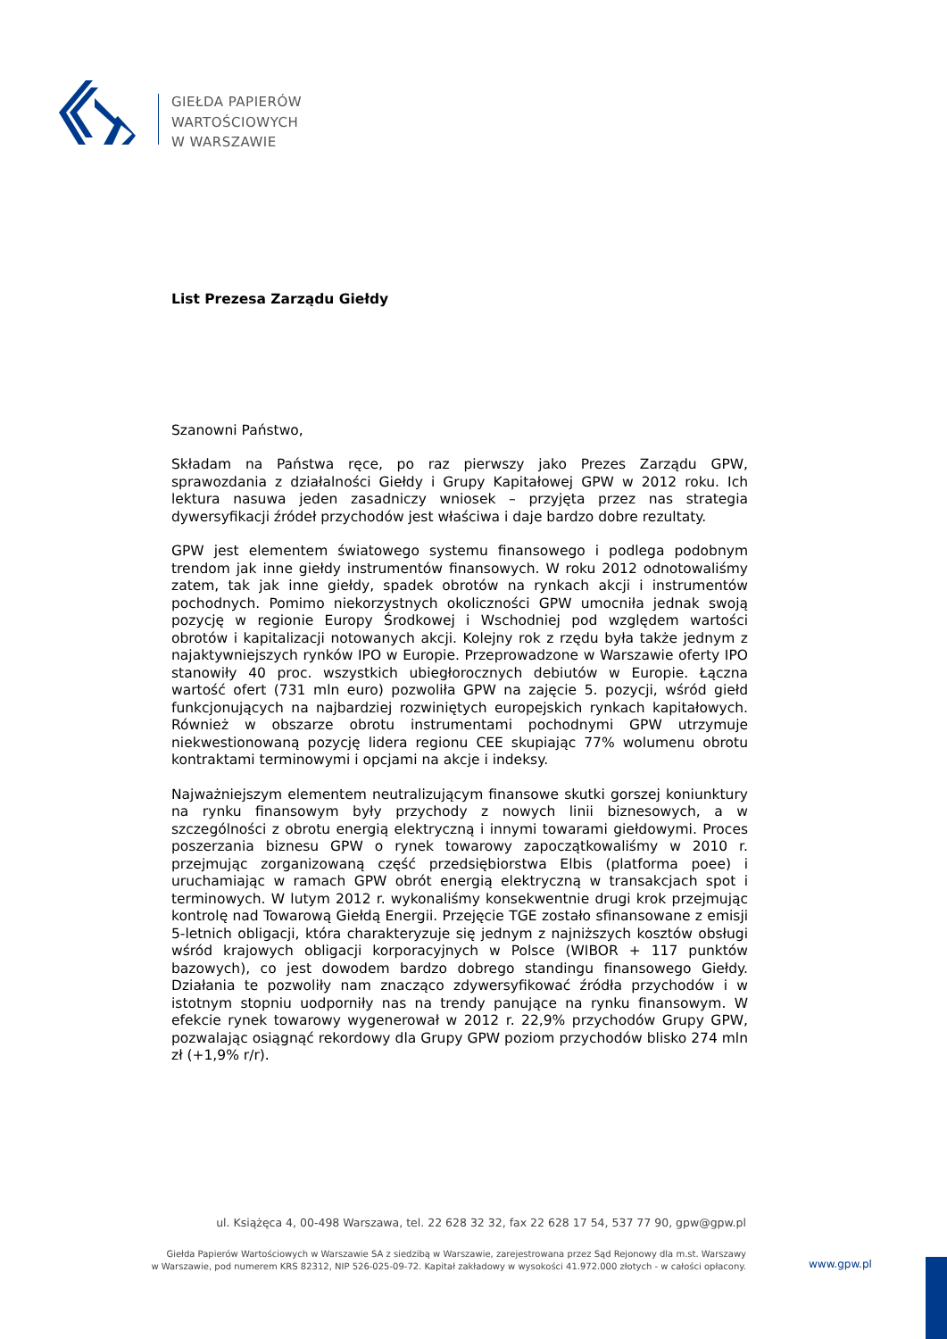GIEŁDA PAPIERÓW
WARTOŚCIOWYCH
W WARSZAWIE
List Prezesa Zarządu Giełdy
Szanowni Państwo,
Składam na Państwa ręce, po raz pierwszy jako Prezes Zarządu GPW, sprawozdania z działalności Giełdy i Grupy Kapitałowej GPW w 2012 roku. Ich lektura nasuwa jeden zasadniczy wniosek – przyjęta przez nas strategia dywersyfikacji źródeł przychodów jest właściwa i daje bardzo dobre rezultaty.
GPW jest elementem światowego systemu finansowego i podlega podobnym trendom jak inne giełdy instrumentów finansowych. W roku 2012 odnotowaliśmy zatem, tak jak inne giełdy, spadek obrotów na rynkach akcji i instrumentów pochodnych. Pomimo niekorzystnych okoliczności GPW umocniła jednak swoją pozycję w regionie Europy Środkowej i Wschodniej pod względem wartości obrotów i kapitalizacji notowanych akcji. Kolejny rok z rzędu była także jednym z najaktywniejszych rynków IPO w Europie. Przeprowadzone w Warszawie oferty IPO stanowiły 40 proc. wszystkich ubiegłorocznych debiutów w Europie. Łączna wartość ofert (731 mln euro) pozwoliła GPW na zajęcie 5. pozycji, wśród giełd funkcjonujących na najbardziej rozwiniętych europejskich rynkach kapitałowych. Również w obszarze obrotu instrumentami pochodnymi GPW utrzymuje niekwestionowaną pozycję lidera regionu CEE skupiając 77% wolumenu obrotu kontraktami terminowymi i opcjami na akcje i indeksy.
Najważniejszym elementem neutralizującym finansowe skutki gorszej koniunktury na rynku finansowym były przychody z nowych linii biznesowych, a w szczególności z obrotu energią elektryczną i innymi towarami giełdowymi. Proces poszerzania biznesu GPW o rynek towarowy zapoczątkowaliśmy w 2010 r. przejmując zorganizowaną część przedsiębiorstwa Elbis (platforma poee) i uruchamiając w ramach GPW obrót energią elektryczną w transakcjach spot i terminowych. W lutym 2012 r. wykonaliśmy konsekwentnie drugi krok przejmując kontrolę nad Towarową Giełdą Energii. Przejęcie TGE zostało sfinansowane z emisji 5-letnich obligacji, która charakteryzuje się jednym z najniższych kosztów obsługi wśród krajowych obligacji korporacyjnych w Polsce (WIBOR + 117 punktów bazowych), co jest dowodem bardzo dobrego standingu finansowego Giełdy. Działania te pozwoliły nam znacząco zdywersyfikować źródła przychodów i w istotnym stopniu uodporniły nas na trendy panujące na rynku finansowym. W efekcie rynek towarowy wygenerował w 2012 r. 22,9% przychodów Grupy GPW, pozwalając osiągnąć rekordowy dla Grupy GPW poziom przychodów blisko 274 mln zł (+1,9% r/r).
ul. Książęca 4, 00-498 Warszawa, tel. 22 628 32 32, fax 22 628 17 54, 537 77 90, gpw@gpw.pl
Giełda Papierów Wartościowych w Warszawie SA z siedzibą w Warszawie, zarejestrowana przez Sąd Rejonowy dla m.st. Warszawy
w Warszawie, pod numerem KRS 82312, NIP 526-025-09-72. Kapitał zakładowy w wysokości 41.972.000 złotych - w całości opłacony.
www.gpw.pl